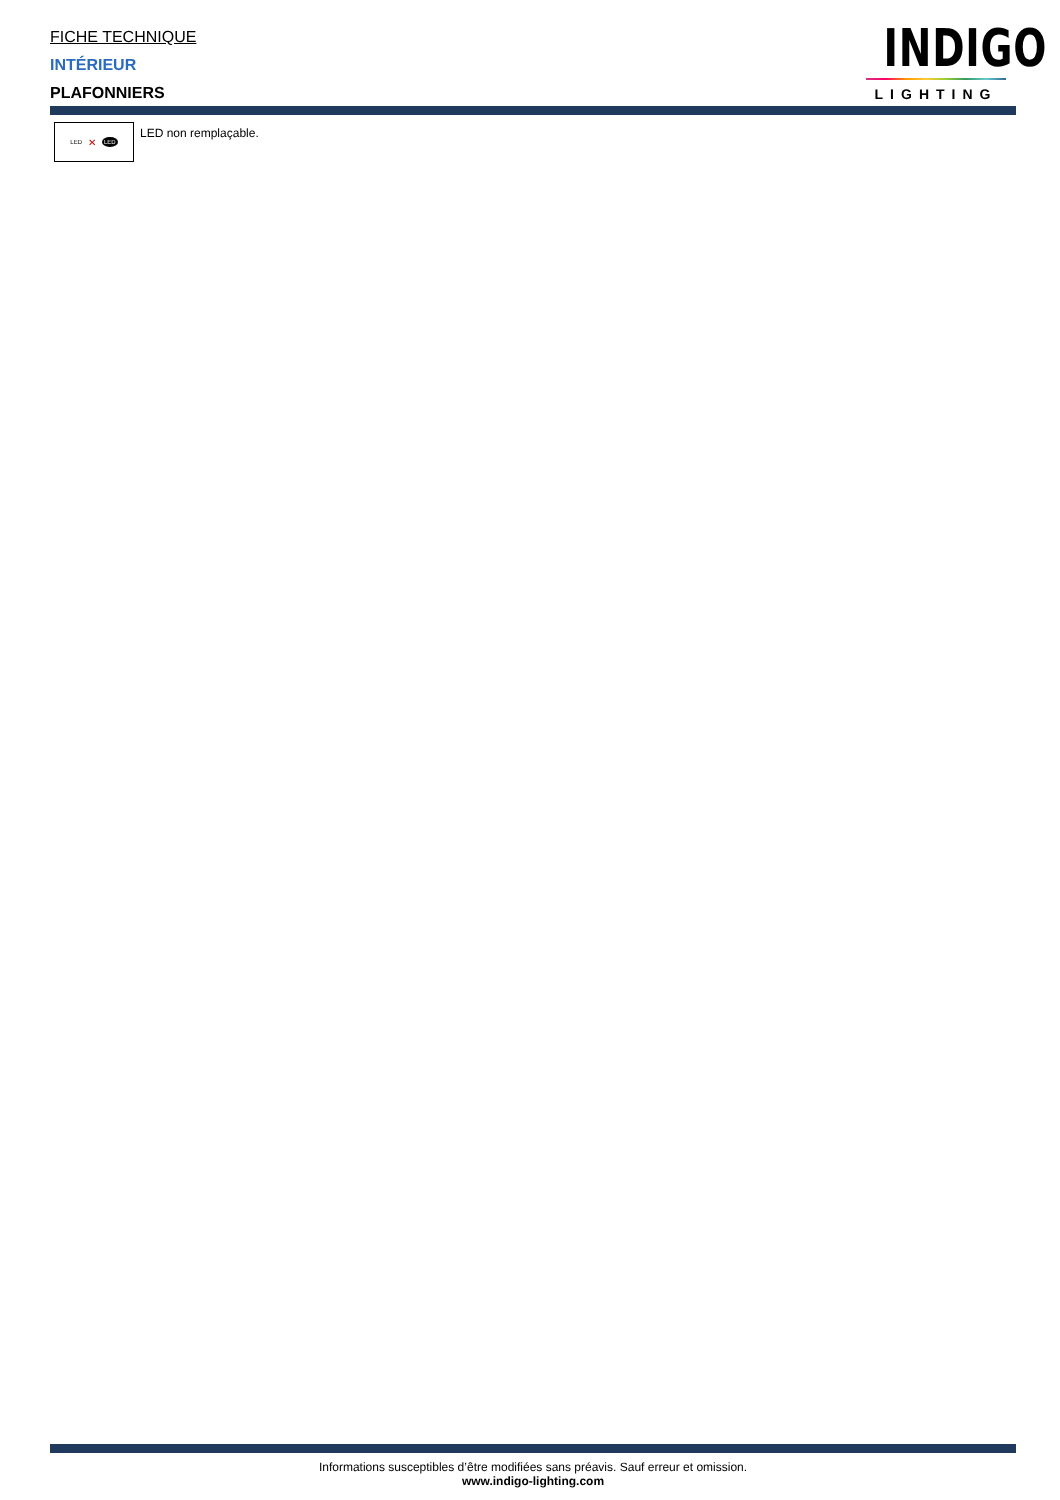FICHE TECHNIQUE
INTÉRIEUR
PLAFONNIERS
INDIGO
LIGHTING
LED ✕ LED
LED non remplaçable.
Informations susceptibles d’être modifiées sans préavis. Sauf erreur et omission.
www.indigo-lighting.com